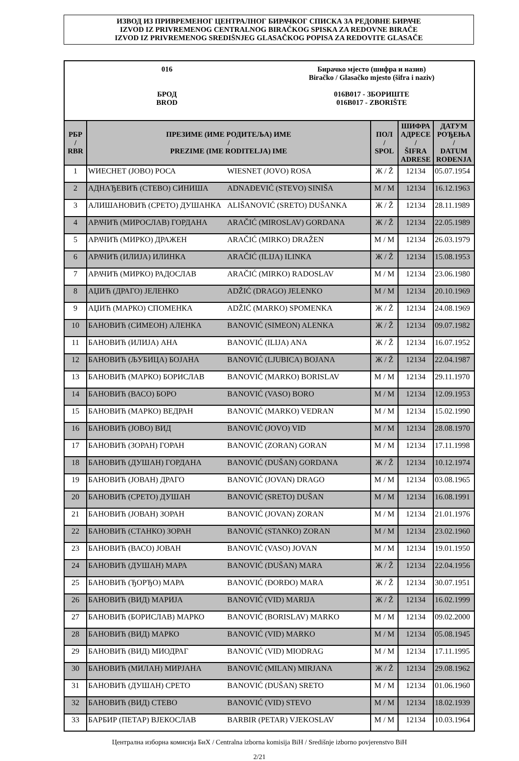ИЗВОД ИЗ ПРИВРЕМЕНОГ ЦЕНТРАЛНОГ БИРАЧКОГ СПИСКА ЗА РЕДОВНЕ БИРАЧЕ
IZVOD IZ PRIVREMENOG CENTRALNOG BIRAČKOG SPISKA ZA REDOVNE BIRAČE
IZVOD IZ PRIVREMENOG SREDIŠNJEG GLASAČKOG POPISA ZA REDOVITE GLASAČE
016
БРОД
BROD
Бирачко мјесто (шифра и назив)
Biračko / Glasačko mjesto (šifra i naziv)
016B017 - ЗБОРИШТЕ
016B017 - ZBORIŠTE
| РБР / RBR | ПРЕЗИМЕ (ИМЕ РОДИТЕЉА) ИМЕ / PREZIME (IME RODITELJA) IME | | ПОЛ / SPOL | ШИФРА АДРЕСЕ / ŠIFRA ADRESE | ДАТУМ РОЂЕЊА / DATUM ROĐENJA |
| --- | --- | --- | --- | --- | --- |
| 1 | WИЕСНЕТ (ЈОВО) РОСА | WIESNET (JOVO) ROSA | Ж / Ž | 12134 | 05.07.1954 |
| 2 | АДНАЂЕВИЋ (СТЕВО) СИНИША | ADNAĐEVIĆ (STEVO) SINIŠA | М / M | 12134 | 16.12.1963 |
| 3 | АЛИШАНОВИЋ (СРЕТО) ДУШАНКА | ALIŠANOVIĆ (SRETO) DUŠANKA | Ж / Ž | 12134 | 28.11.1989 |
| 4 | АРАЧИЋ (МИРОСЛАВ) ГОРДАНА | ARAČIĆ (MIROSLAV) GORDANA | Ж / Ž | 12134 | 22.05.1989 |
| 5 | АРАЧИЋ (МИРКО) ДРАЖЕН | ARAČIĆ (MIRKO) DRAŽEN | М / M | 12134 | 26.03.1979 |
| 6 | АРАЧИЋ (ИЛИЈА) ИЛИНКА | ARAČIĆ (ILIJA) ILINKA | Ж / Ž | 12134 | 15.08.1953 |
| 7 | АРАЧИЋ (МИРКО) РАДОСЛАВ | ARAČIĆ (MIRKO) RADOSLAV | М / M | 12134 | 23.06.1980 |
| 8 | АЏИЋ (ДРАГО) ЈЕЛЕНКО | ADŽIĆ (DRAGO) JELENKO | М / M | 12134 | 20.10.1969 |
| 9 | АЏИЋ (МАРКО) СПОМЕНКА | ADŽIĆ (MARKO) SPOMENKA | Ж / Ž | 12134 | 24.08.1969 |
| 10 | БАНОВИЋ (СИМЕОН) АЛЕНКА | BANOVIĆ (SIMEON) ALENKA | Ж / Ž | 12134 | 09.07.1982 |
| 11 | БАНОВИЋ (ИЛИЈА) АНА | BANOVIĆ (ILIJA) ANA | Ж / Ž | 12134 | 16.07.1952 |
| 12 | БАНОВИЋ (ЉУБИЦА) БОЈАНА | BANOVIĆ (LJUBICA) BOJANA | Ж / Ž | 12134 | 22.04.1987 |
| 13 | БАНОВИЋ (МАРКО) БОРИСЛАВ | BANOVIĆ (MARKO) BORISLAV | М / M | 12134 | 29.11.1970 |
| 14 | БАНОВИЋ (ВАСО) БОРО | BANOVIĆ (VASO) BORO | М / M | 12134 | 12.09.1953 |
| 15 | БАНОВИЋ (МАРКО) ВЕДРАН | BANOVIĆ (MARKO) VEDRAN | М / M | 12134 | 15.02.1990 |
| 16 | БАНОВИЋ (ЈОВО) ВИД | BANOVIĆ (JOVO) VID | М / M | 12134 | 28.08.1970 |
| 17 | БАНОВИЋ (ЗОРАН) ГОРАН | BANOVIĆ (ZORAN) GORAN | М / M | 12134 | 17.11.1998 |
| 18 | БАНОВИЋ (ДУШАН) ГОРДАНА | BANOVIĆ (DUŠAN) GORDANA | Ж / Ž | 12134 | 10.12.1974 |
| 19 | БАНОВИЋ (ЈОВАН) ДРАГО | BANOVIĆ (JOVAN) DRAGO | М / M | 12134 | 03.08.1965 |
| 20 | БАНОВИЋ (СРЕТО) ДУШАН | BANOVIĆ (SRETO) DUŠAN | М / M | 12134 | 16.08.1991 |
| 21 | БАНОВИЋ (ЈОВАН) ЗОРАН | BANOVIĆ (JOVAN) ZORAN | М / M | 12134 | 21.01.1976 |
| 22 | БАНОВИЋ (СТАНКО) ЗОРАН | BANOVIĆ (STANKO) ZORAN | М / M | 12134 | 23.02.1960 |
| 23 | БАНОВИЋ (ВАСО) ЈОВАН | BANOVIĆ (VASO) JOVAN | М / M | 12134 | 19.01.1950 |
| 24 | БАНОВИЋ (ДУШАН) МАРА | BANOVIĆ (DUŠAN) MARA | Ж / Ž | 12134 | 22.04.1956 |
| 25 | БАНОВИЋ (ЂОРЂО) МАРА | BANOVIĆ (ĐORĐO) MARA | Ж / Ž | 12134 | 30.07.1951 |
| 26 | БАНОВИЋ (ВИД) МАРИЈА | BANOVIĆ (VID) MARIJA | Ж / Ž | 12134 | 16.02.1999 |
| 27 | БАНОВИЋ (БОРИСЛАВ) МАРКО | BANOVIĆ (BORISLAV) MARKO | М / M | 12134 | 09.02.2000 |
| 28 | БАНОВИЋ (ВИД) МАРКО | BANOVIĆ (VID) MARKO | М / M | 12134 | 05.08.1945 |
| 29 | БАНОВИЋ (ВИД) МИОДРАГ | BANOVIĆ (VID) MIODRAG | М / M | 12134 | 17.11.1995 |
| 30 | БАНОВИЋ (МИЛАН) МИРЈАНА | BANOVIĆ (MILAN) MIRJANA | Ж / Ž | 12134 | 29.08.1962 |
| 31 | БАНОВИЋ (ДУШАН) СРЕТО | BANOVIĆ (DUŠAN) SRETO | М / M | 12134 | 01.06.1960 |
| 32 | БАНОВИЋ (ВИД) СТЕВО | BANOVIĆ (VID) STEVO | М / M | 12134 | 18.02.1939 |
| 33 | БАРБИР (ПЕТАР) ВЈЕКОСЛАВ | BARBIR (PETAR) VJEKOSLAV | М / M | 12134 | 10.03.1964 |
Централна изборна комисија БиХ / Centralna izborna komisija BiH / Središnje izborno povjerenstvo BiH
2/21